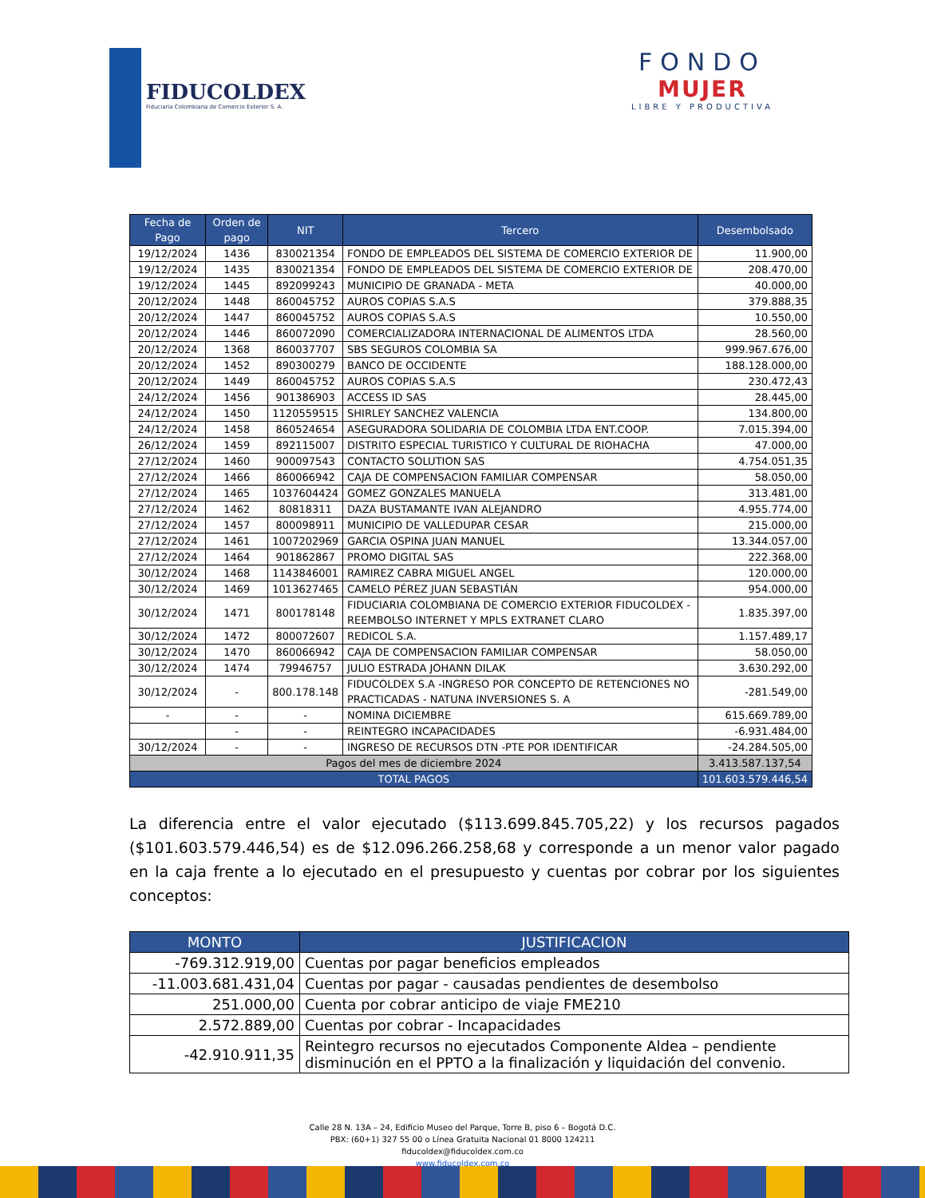FIDUCOLDEX
Fiduciaria Colombiana de Comercio Exterior S. A.
FONDO
MUJER
LIBRE Y PRODUCTIVA
| Fecha de Pago | Orden de pago | NIT | Tercero | Desembolsado |
| --- | --- | --- | --- | --- |
| 19/12/2024 | 1436 | 830021354 | FONDO DE EMPLEADOS DEL SISTEMA DE COMERCIO EXTERIOR DE | 11.900,00 |
| 19/12/2024 | 1435 | 830021354 | FONDO DE EMPLEADOS DEL SISTEMA DE COMERCIO EXTERIOR DE | 208.470,00 |
| 19/12/2024 | 1445 | 892099243 | MUNICIPIO DE GRANADA - META | 40.000,00 |
| 20/12/2024 | 1448 | 860045752 | AUROS COPIAS S.A.S | 379.888,35 |
| 20/12/2024 | 1447 | 860045752 | AUROS COPIAS S.A.S | 10.550,00 |
| 20/12/2024 | 1446 | 860072090 | COMERCIALIZADORA INTERNACIONAL DE ALIMENTOS LTDA | 28.560,00 |
| 20/12/2024 | 1368 | 860037707 | SBS SEGUROS COLOMBIA SA | 999.967.676,00 |
| 20/12/2024 | 1452 | 890300279 | BANCO DE OCCIDENTE | 188.128.000,00 |
| 20/12/2024 | 1449 | 860045752 | AUROS COPIAS S.A.S | 230.472,43 |
| 24/12/2024 | 1456 | 901386903 | ACCESS ID SAS | 28.445,00 |
| 24/12/2024 | 1450 | 1120559515 | SHIRLEY SANCHEZ VALENCIA | 134.800,00 |
| 24/12/2024 | 1458 | 860524654 | ASEGURADORA SOLIDARIA DE COLOMBIA LTDA ENT.COOP. | 7.015.394,00 |
| 26/12/2024 | 1459 | 892115007 | DISTRITO ESPECIAL TURISTICO Y CULTURAL DE RIOHACHA | 47.000,00 |
| 27/12/2024 | 1460 | 900097543 | CONTACTO SOLUTION SAS | 4.754.051,35 |
| 27/12/2024 | 1466 | 860066942 | CAJA DE COMPENSACION FAMILIAR COMPENSAR | 58.050,00 |
| 27/12/2024 | 1465 | 1037604424 | GOMEZ GONZALES MANUELA | 313.481,00 |
| 27/12/2024 | 1462 | 80818311 | DAZA BUSTAMANTE IVAN ALEJANDRO | 4.955.774,00 |
| 27/12/2024 | 1457 | 800098911 | MUNICIPIO DE VALLEDUPAR CESAR | 215.000,00 |
| 27/12/2024 | 1461 | 1007202969 | GARCIA OSPINA JUAN MANUEL | 13.344.057,00 |
| 27/12/2024 | 1464 | 901862867 | PROMO DIGITAL SAS | 222.368,00 |
| 30/12/2024 | 1468 | 1143846001 | RAMIREZ CABRA MIGUEL ANGEL | 120.000,00 |
| 30/12/2024 | 1469 | 1013627465 | CAMELO PÉREZ JUAN SEBASTIÁN | 954.000,00 |
| 30/12/2024 | 1471 | 800178148 | FIDUCIARIA COLOMBIANA DE COMERCIO EXTERIOR FIDUCOLDEX - REEMBOLSO INTERNET Y MPLS EXTRANET CLARO | 1.835.397,00 |
| 30/12/2024 | 1472 | 800072607 | REDICOL S.A. | 1.157.489,17 |
| 30/12/2024 | 1470 | 860066942 | CAJA DE COMPENSACION FAMILIAR COMPENSAR | 58.050,00 |
| 30/12/2024 | 1474 | 79946757 | JULIO ESTRADA JOHANN DILAK | 3.630.292,00 |
| 30/12/2024 | - | 800.178.148 | FIDUCOLDEX S.A -INGRESO POR CONCEPTO DE RETENCIONES NO PRACTICADAS - NATUNA INVERSIONES S. A | -281.549,00 |
| - | - | - | NOMINA DICIEMBRE | 615.669.789,00 |
| | - | - | REINTEGRO INCAPACIDADES | -6.931.484,00 |
| 30/12/2024 | - | - | INGRESO DE RECURSOS DTN -PTE POR IDENTIFICAR | -24.284.505,00 |
| Pagos del mes de diciembre 2024 | | | | 3.413.587.137,54 |
| TOTAL PAGOS | | | | 101.603.579.446,54 |
La diferencia entre el valor ejecutado ($113.699.845.705,22) y los recursos pagados ($101.603.579.446,54) es de $12.096.266.258,68 y corresponde a un menor valor pagado en la caja frente a lo ejecutado en el presupuesto y cuentas por cobrar por los siguientes conceptos:
| MONTO | JUSTIFICACION |
| --- | --- |
| -769.312.919,00 | Cuentas por pagar beneficios empleados |
| -11.003.681.431,04 | Cuentas por pagar - causadas pendientes de desembolso |
| 251.000,00 | Cuenta por cobrar anticipo de viaje FME210 |
| 2.572.889,00 | Cuentas por cobrar - Incapacidades |
| -42.910.911,35 | Reintegro recursos no ejecutados Componente Aldea – pendiente disminución en el PPTO a la finalización y liquidación del convenio. |
Calle 28 N. 13A – 24, Edificio Museo del Parque, Torre B, piso 6 – Bogotá D.C.
PBX: (60+1) 327 55 00 o Línea Gratuita Nacional 01 8000 124211
fiducoldex@fiducoldex.com.co
www.fiducoldex.com.co